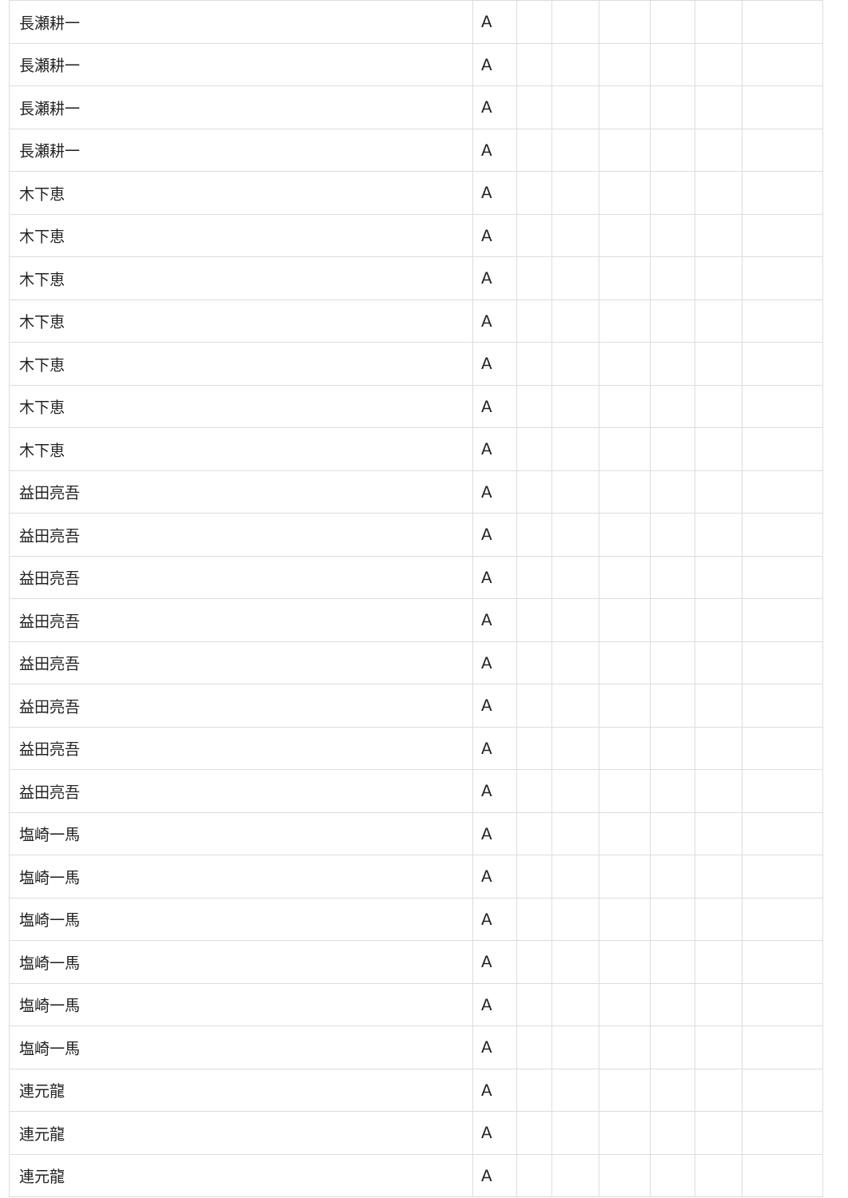| 長瀬耕一 | A | | | | | | |
| 長瀬耕一 | A | | | | | | |
| 長瀬耕一 | A | | | | | | |
| 長瀬耕一 | A | | | | | | |
| 木下恵 | A | | | | | | |
| 木下恵 | A | | | | | | |
| 木下恵 | A | | | | | | |
| 木下恵 | A | | | | | | |
| 木下恵 | A | | | | | | |
| 木下恵 | A | | | | | | |
| 木下恵 | A | | | | | | |
| 益田亮吾 | A | | | | | | |
| 益田亮吾 | A | | | | | | |
| 益田亮吾 | A | | | | | | |
| 益田亮吾 | A | | | | | | |
| 益田亮吾 | A | | | | | | |
| 益田亮吾 | A | | | | | | |
| 益田亮吾 | A | | | | | | |
| 益田亮吾 | A | | | | | | |
| 塩崎一馬 | A | | | | | | |
| 塩崎一馬 | A | | | | | | |
| 塩崎一馬 | A | | | | | | |
| 塩崎一馬 | A | | | | | | |
| 塩崎一馬 | A | | | | | | |
| 塩崎一馬 | A | | | | | | |
| 連元龍 | A | | | | | | |
| 連元龍 | A | | | | | | |
| 連元龍 | A | | | | | | |